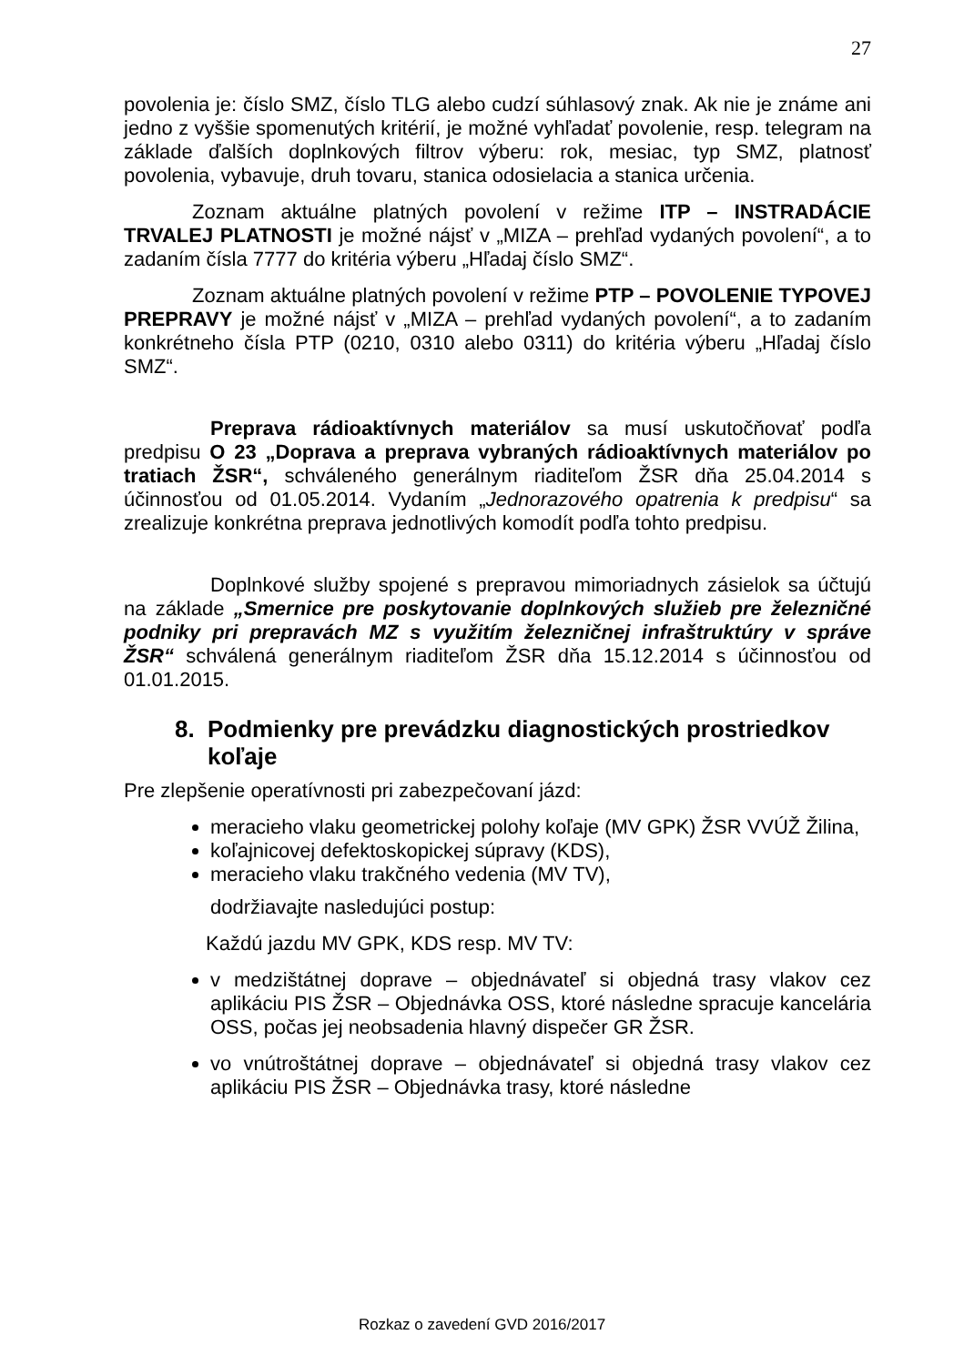27
povolenia je: číslo SMZ, číslo TLG alebo cudzí súhlasový znak. Ak nie je známe ani jedno z vyššie spomenutých kritérií, je možné vyhľadať povolenie, resp. telegram na základe ďalších doplnkových filtrov výberu: rok, mesiac, typ SMZ, platnosť povolenia, vybavuje, druh tovaru, stanica odosielacia a stanica určenia.
Zoznam aktuálne platných povolení v režime ITP – INSTRADÁCIE TRVALEJ PLATNOSTI je možné nájsť v „MIZA – prehľad vydaných povolení“, a to zadaním čísla 7777 do kritéria výberu „Hľadaj číslo SMZ“.
Zoznam aktuálne platných povolení v režime PTP – POVOLENIE TYPOVEJ PREPRAVY je možné nájsť v „MIZA – prehľad vydaných povolení“, a to zadaním konkrétneho čísla PTP (0210, 0310 alebo 0311) do kritéria výberu „Hľadaj číslo SMZ“.
Preprava rádioaktívnych materiálov sa musí uskutočňovať podľa predpisu O 23 „Doprava a preprava vybraných rádioaktívnych materiálov po tratiach ŽSR“, schváleného generálnym riaditeľom ŽSR dňa 25.04.2014 s účinnosťou od 01.05.2014. Vydaním „Jednorazového opatrenia k predpisu“ sa zrealizuje konkrétna preprava jednotlivých komodít podľa tohto predpisu.
Doplnkové služby spojené s prepravou mimoriadnych zásielok sa účtujú na základe „Smernice pre poskytovanie doplnkových služieb pre železničné podniky pri prepravách MZ s využitím železničnej infraštruktúry v správe ŽSR“ schválená generálnym riaditeľom ŽSR dňa 15.12.2014 s účinnosťou od 01.01.2015.
8. Podmienky pre prevádzku diagnostických prostriedkov koľaje
Pre zlepšenie operatívnosti pri zabezpečovaní jázd:
meracieho vlaku geometrickej polohy koľaje (MV GPK) ŽSR VVÚŽ Žilina,
koľajnicovej defektoskopickej súpravy (KDS),
meracieho vlaku trakčného vedenia (MV TV),
dodržiavajte nasledujúci postup:
Každú jazdu MV GPK, KDS resp. MV TV:
v medzištátnej doprave – objednávateľ si objedná trasy vlakov cez aplikáciu PIS ŽSR – Objednávka OSS, ktoré následne spracuje kancelária OSS, počas jej neobsadenia hlavný dispečer GR ŽSR.
vo vnútroštátnej doprave – objednávateľ si objedná trasy vlakov cez aplikáciu PIS ŽSR – Objednávka trasy, ktoré následne
Rozkaz o zavedení GVD 2016/2017